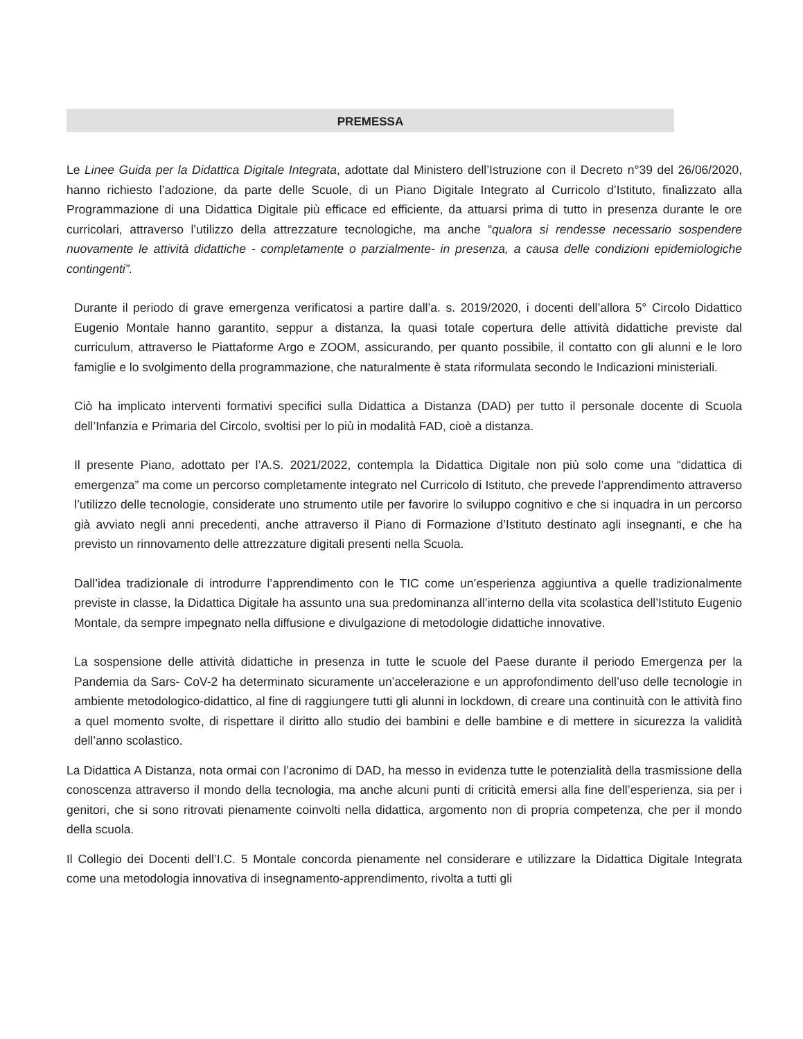PREMESSA
Le Linee Guida per la Didattica Digitale Integrata, adottate dal Ministero dell’Istruzione con il Decreto n°39 del 26/06/2020, hanno richiesto l’adozione, da parte delle Scuole, di un Piano Digitale Integrato al Curricolo d’Istituto, finalizzato alla Programmazione di una Didattica Digitale più efficace ed efficiente, da attuarsi prima di tutto in presenza durante le ore curricolari, attraverso l’utilizzo della attrezzature tecnologiche, ma anche “qualora si rendesse necessario sospendere nuovamente le attività didattiche - completamente o parzialmente- in presenza, a causa delle condizioni epidemiologiche contingenti”.
Durante il periodo di grave emergenza verificatosi a partire dall’a. s. 2019/2020, i docenti dell’allora 5° Circolo Didattico Eugenio Montale hanno garantito, seppur a distanza, la quasi totale copertura delle attività didattiche previste dal curriculum, attraverso le Piattaforme Argo e ZOOM, assicurando, per quanto possibile, il contatto con gli alunni e le loro famiglie e lo svolgimento della programmazione, che naturalmente è stata riformulata secondo le Indicazioni ministeriali.
Ciò ha implicato interventi formativi specifici sulla Didattica a Distanza (DAD) per tutto il personale docente di Scuola dell’Infanzia e Primaria del Circolo, svoltisi per lo più in modalità FAD, cioè a distanza.
Il presente Piano, adottato per l’A.S. 2021/2022, contempla la Didattica Digitale non più solo come una “didattica di emergenza” ma come un percorso completamente integrato nel Curricolo di Istituto, che prevede l’apprendimento attraverso l’utilizzo delle tecnologie, considerate uno strumento utile per favorire lo sviluppo cognitivo e che si inquadra in un percorso già avviato negli anni precedenti, anche attraverso il Piano di Formazione d’Istituto destinato agli insegnanti, e che ha previsto un rinnovamento delle attrezzature digitali presenti nella Scuola.
Dall’idea tradizionale di introdurre l’apprendimento con le TIC come un’esperienza aggiuntiva a quelle tradizionalmente previste in classe, la Didattica Digitale ha assunto una sua predominanza all’interno della vita scolastica dell’Istituto Eugenio Montale, da sempre impegnato nella diffusione e divulgazione di metodologie didattiche innovative.
La sospensione delle attività didattiche in presenza in tutte le scuole del Paese durante il periodo Emergenza per la Pandemia da Sars- CoV-2 ha determinato sicuramente un’accelerazione e un approfondimento dell’uso delle tecnologie in ambiente metodologico-didattico, al fine di raggiungere tutti gli alunni in lockdown, di creare una continuità con le attività fino a quel momento svolte, di rispettare il diritto allo studio dei bambini e delle bambine e di mettere in sicurezza la validità dell’anno scolastico.
La Didattica A Distanza, nota ormai con l’acronimo di DAD, ha messo in evidenza tutte le potenzialità della trasmissione della conoscenza attraverso il mondo della tecnologia, ma anche alcuni punti di criticità emersi alla fine dell’esperienza, sia per i genitori, che si sono ritrovati pienamente coinvolti nella didattica, argomento non di propria competenza, che per il mondo della scuola.
Il Collegio dei Docenti dell’I.C. 5 Montale concorda pienamente nel considerare e utilizzare la Didattica Digitale Integrata come una metodologia innovativa di insegnamento-apprendimento, rivolta a tutti gli